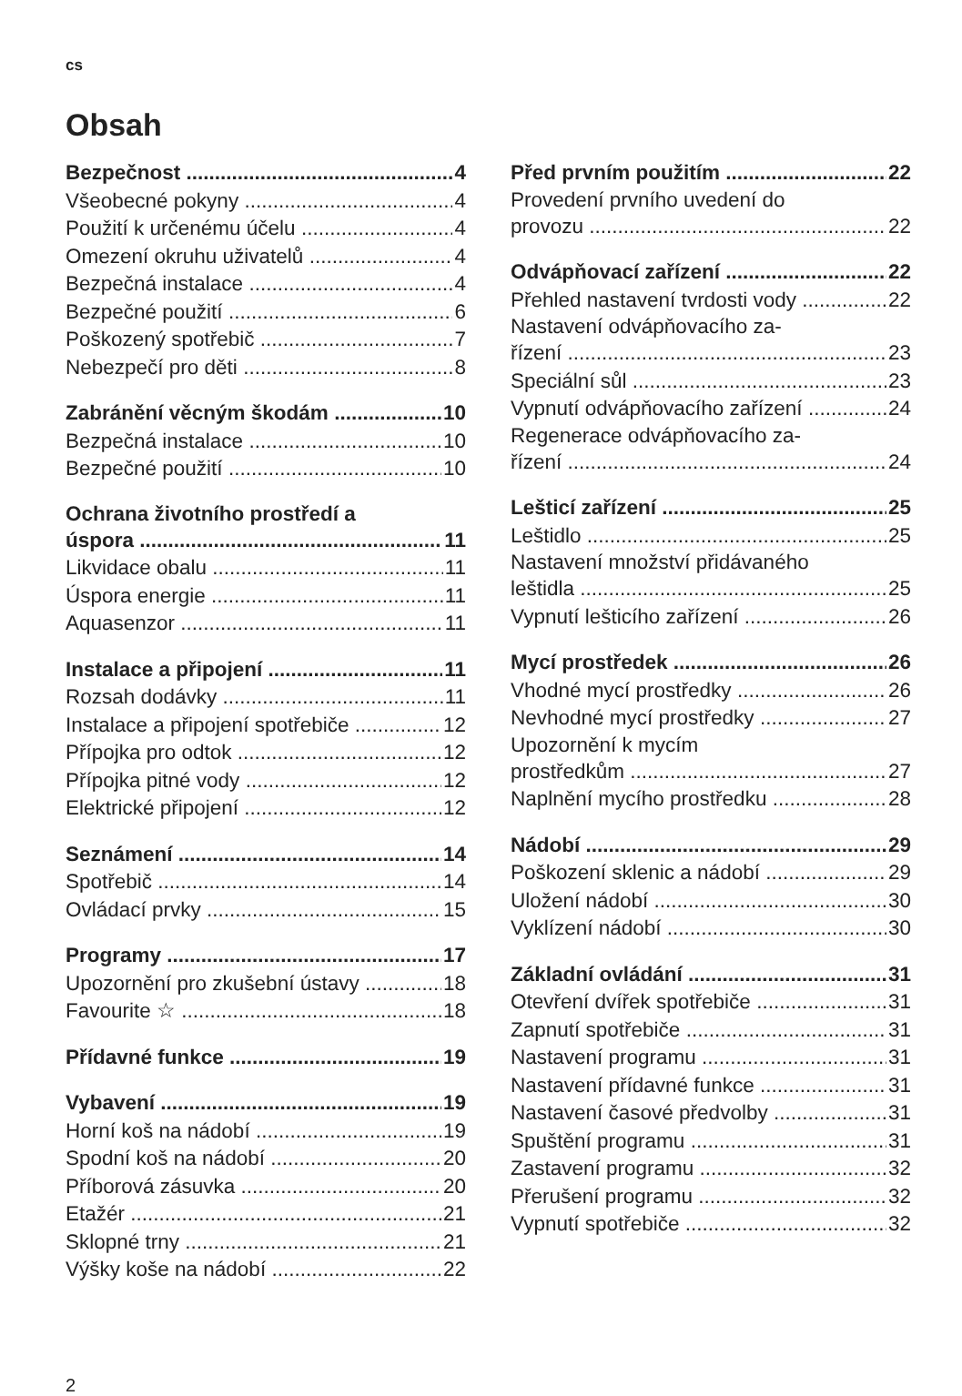cs
Obsah
Bezpečnost 4
Všeobecné pokyny 4
Použití k určenému účelu 4
Omezení okruhu uživatelů 4
Bezpečná instalace 4
Bezpečné použití 6
Poškozený spotřebič 7
Nebezpečí pro děti 8
Zabránění věcným škodám 10
Bezpečná instalace 10
Bezpečné použití 10
Ochrana životního prostředí a
úspora 11
Likvidace obalu 11
Úspora energie 11
Aquasenzor 11
Instalace a připojení 11
Rozsah dodávky 11
Instalace a připojení spotřebiče 12
Přípojka pro odtok 12
Přípojka pitné vody 12
Elektrické připojení 12
Seznámení 14
Spotřebič 14
Ovládací prvky 15
Programy 17
Upozornění pro zkušební ústavy 18
Favourite ☆ 18
Přídavné funkce 19
Vybavení 19
Horní koš na nádobí 19
Spodní koš na nádobí 20
Příborová zásuvka 20
Etažér 21
Sklopné trny 21
Výšky koše na nádobí 22
Před prvním použitím 22
Provedení prvního uvedení do
provozu 22
Odvápňovací zařízení 22
Přehled nastavení tvrdosti vody 22
Nastavení odvápňovacího za-
řízení 23
Speciální sůl 23
Vypnutí odvápňovacího zařízení 24
Regenerace odvápňovacího za-
řízení 24
Lešticí zařízení 25
Leštidlo 25
Nastavení množství přidávaného
leštidla 25
Vypnutí lešticího zařízení 26
Mycí prostředek 26
Vhodné mycí prostředky 26
Nevhodné mycí prostředky 27
Upozornění k mycím
prostředkům 27
Naplnění mycího prostředku 28
Nádobí 29
Poškození sklenic a nádobí 29
Uložení nádobí 30
Vyklízení nádobí 30
Základní ovládání 31
Otevření dvířek spotřebiče 31
Zapnutí spotřebiče 31
Nastavení programu 31
Nastavení přídavné funkce 31
Nastavení časové předvolby 31
Spuštění programu 31
Zastavení programu 32
Přerušení programu 32
Vypnutí spotřebiče 32
2